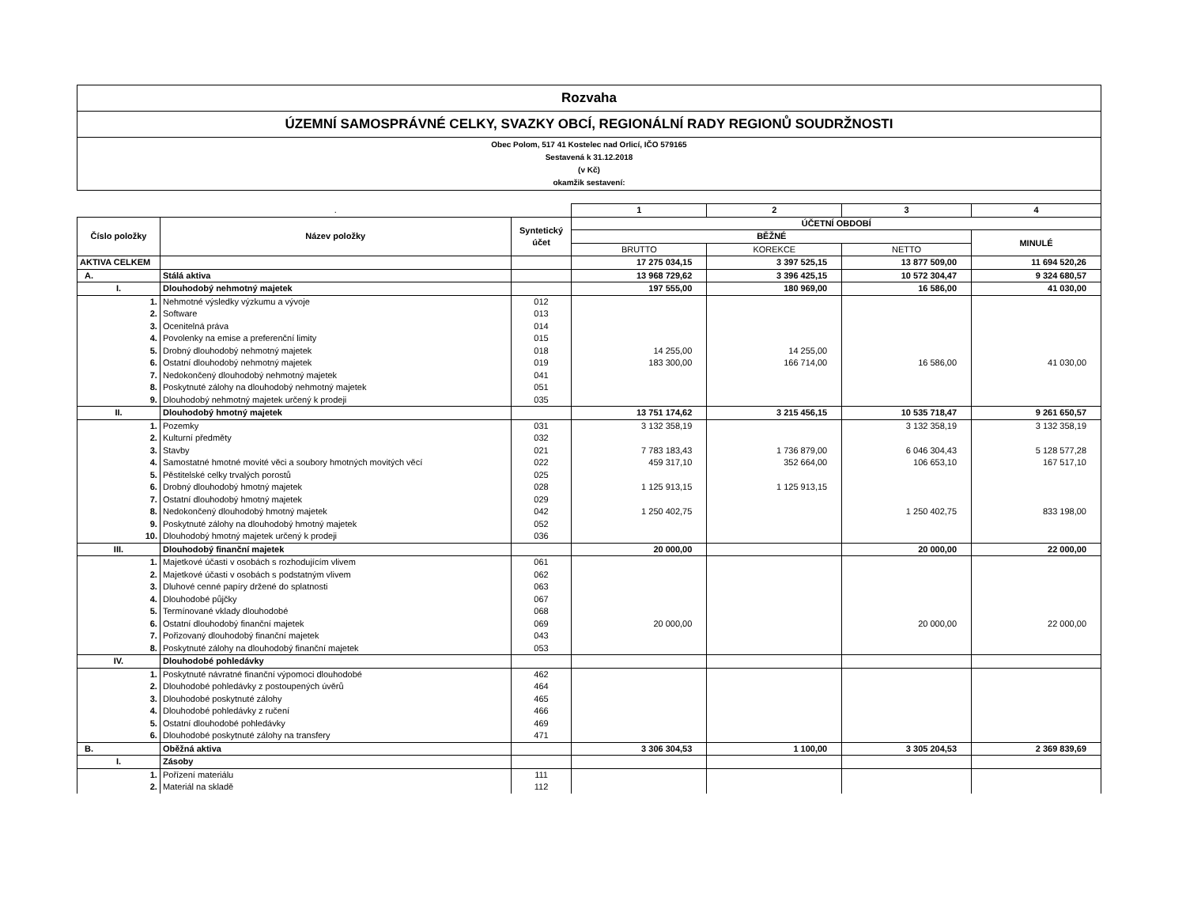Rozvaha
ÚZEMNÍ SAMOSPRÁVNÉ CELKY, SVAZKY OBCÍ, REGIONÁLNÍ RADY REGIONŮ SOUDRŽNOSTI
Obec Polom, 517 41 Kostelec nad Orlicí, IČO 579165
Sestavená k 31.12.2018
(v Kč)
okamžik sestavení:
| | . | | 1 | 2 | 3 | 4 |
| Číslo položky | Název položky | Syntetický účet | ÚČETNÍ OBDOBÍ | | | |
| | | | BĚŽNÉ | | | MINULÉ |
| | | | BRUTTO | KOREKCE | NETTO | |
| AKTIVA CELKEM | | | 17 275 034,15 | 3 397 525,15 | 13 877 509,00 | 11 694 520,26 |
| A. | Stálá aktiva | | 13 968 729,62 | 3 396 425,15 | 10 572 304,47 | 9 324 680,57 |
| I. | Dlouhodobý nehmotný majetek | | 197 555,00 | 180 969,00 | 16 586,00 | 41 030,00 |
| 1. | Nehmotné výsledky výzkumu a vývoje | 012 | | | | |
| 2. | Software | 013 | | | | |
| 3. | Ocenitelná práva | 014 | | | | |
| 4. | Povolenky na emise a preferenční limity | 015 | | | | |
| 5. | Drobný dlouhodobý nehmotný majetek | 018 | 14 255,00 | 14 255,00 | | |
| 6. | Ostatní dlouhodobý nehmotný majetek | 019 | 183 300,00 | 166 714,00 | 16 586,00 | 41 030,00 |
| 7. | Nedokončený dlouhodobý nehmotný majetek | 041 | | | | |
| 8. | Poskytnuté zálohy na dlouhodobý nehmotný majetek | 051 | | | | |
| 9. | Dlouhodobý nehmotný majetek určený k prodeji | 035 | | | | |
| II. | Dlouhodobý hmotný majetek | | 13 751 174,62 | 3 215 456,15 | 10 535 718,47 | 9 261 650,57 |
| 1. | Pozemky | 031 | 3 132 358,19 | | 3 132 358,19 | 3 132 358,19 |
| 2. | Kulturní předměty | 032 | | | | |
| 3. | Stavby | 021 | 7 783 183,43 | 1 736 879,00 | 6 046 304,43 | 5 128 577,28 |
| 4. | Samostatné hmotné movité věci a soubory hmotných movitých věcí | 022 | 459 317,10 | 352 664,00 | 106 653,10 | 167 517,10 |
| 5. | Pěstitelské celky trvalých porostů | 025 | | | | |
| 6. | Drobný dlouhodobý hmotný majetek | 028 | 1 125 913,15 | 1 125 913,15 | | |
| 7. | Ostatní dlouhodobý hmotný majetek | 029 | | | | |
| 8. | Nedokončený dlouhodobý hmotný majetek | 042 | 1 250 402,75 | | 1 250 402,75 | 833 198,00 |
| 9. | Poskytnuté zálohy na dlouhodobý hmotný majetek | 052 | | | | |
| 10. | Dlouhodobý hmotný majetek určený k prodeji | 036 | | | | |
| III. | Dlouhodobý finanční majetek | | 20 000,00 | | 20 000,00 | 22 000,00 |
| 1. | Majetkové účasti v osobách s rozhodujícím vlivem | 061 | | | | |
| 2. | Majetkové účasti v osobách s podstatným vlivem | 062 | | | | |
| 3. | Dluhové cenné papíry držené do splatnosti | 063 | | | | |
| 4. | Dlouhodobé půjčky | 067 | | | | |
| 5. | Termínované vklady dlouhodobé | 068 | | | | |
| 6. | Ostatní dlouhodobý finanční majetek | 069 | 20 000,00 | | 20 000,00 | 22 000,00 |
| 7. | Pořizovaný dlouhodobý finanční majetek | 043 | | | | |
| 8. | Poskytnuté zálohy na dlouhodobý finanční majetek | 053 | | | | |
| IV. | Dlouhodobé pohledávky | | | | | |
| 1. | Poskytnuté návratné finanční výpomoci dlouhodobé | 462 | | | | |
| 2. | Dlouhodobé pohledávky z postoupených úvěrů | 464 | | | | |
| 3. | Dlouhodobé poskytnuté zálohy | 465 | | | | |
| 4. | Dlouhodobé pohledávky z ručení | 466 | | | | |
| 5. | Ostatní dlouhodobé pohledávky | 469 | | | | |
| 6. | Dlouhodobé poskytnuté zálohy na transfery | 471 | | | | |
| B. | Oběžná aktiva | | 3 306 304,53 | 1 100,00 | 3 305 204,53 | 2 369 839,69 |
| I. | Zásoby | | | | | |
| 1. | Pořízení materiálu | 111 | | | | |
| 2. | Materiál na skladě | 112 | | | | |